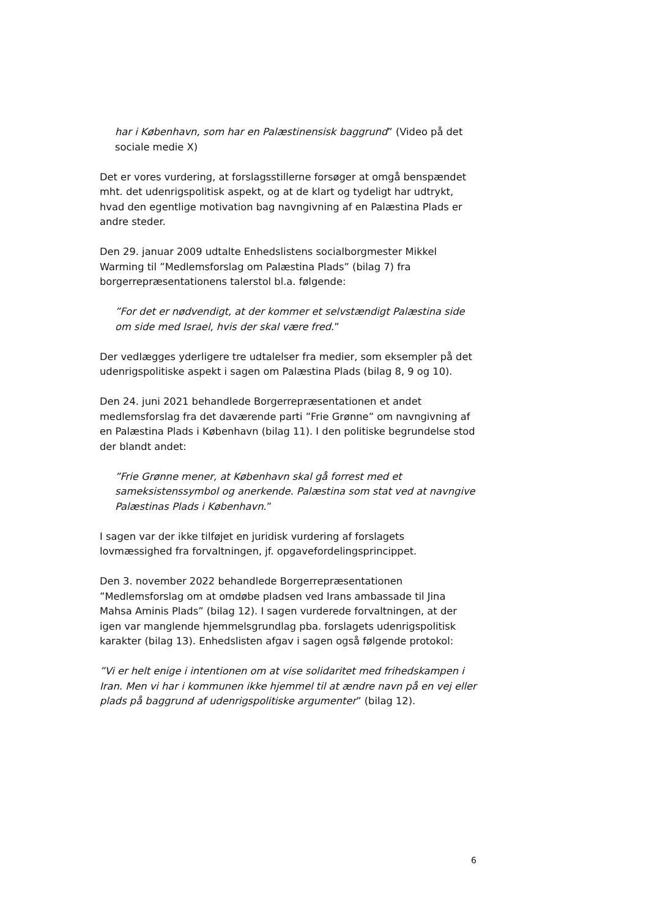har i København, som har en Palæstinensisk baggrund” (Video på det sociale medie X)
Det er vores vurdering, at forslagsstillerne forsøger at omgå benspændet mht. det udenrigspolitisk aspekt, og at de klart og tydeligt har udtrykt, hvad den egentlige motivation bag navngivning af en Palæstina Plads er andre steder.
Den 29. januar 2009 udtalte Enhedslistens socialborgmester Mikkel Warming til ”Medlemsforslag om Palæstina Plads” (bilag 7) fra borgerrepræsentationens talerstol bl.a. følgende:
”For det er nødvendigt, at der kommer et selvstændigt Palæstina side om side med Israel, hvis der skal være fred.”
Der vedlægges yderligere tre udtalelser fra medier, som eksempler på det udenrigspolitiske aspekt i sagen om Palæstina Plads (bilag 8, 9 og 10).
Den 24. juni 2021 behandlede Borgerrepræsentationen et andet medlemsforslag fra det daværende parti ”Frie Grønne” om navngivning af en Palæstina Plads i København (bilag 11). I den politiske begrundelse stod der blandt andet:
”Frie Grønne mener, at København skal gå forrest med et sameksistenssymbol og anerkende. Palæstina som stat ved at navngive Palæstinas Plads i København.”
I sagen var der ikke tilføjet en juridisk vurdering af forslagets lovmæssighed fra forvaltningen, jf. opgavefordelingsprincippet.
Den 3. november 2022 behandlede Borgerrepræsentationen ”Medlemsforslag om at omdøbe pladsen ved Irans ambassade til Jina Mahsa Aminis Plads” (bilag 12). I sagen vurderede forvaltningen, at der igen var manglende hjemmelsgrundlag pba. forslagets udenrigspolitisk karakter (bilag 13). Enhedslisten afgav i sagen også følgende protokol:
”Vi er helt enige i intentionen om at vise solidaritet med frihedskampen i Iran. Men vi har i kommunen ikke hjemmel til at ændre navn på en vej eller plads på baggrund af udenrigspolitiske argumenter” (bilag 12).
6